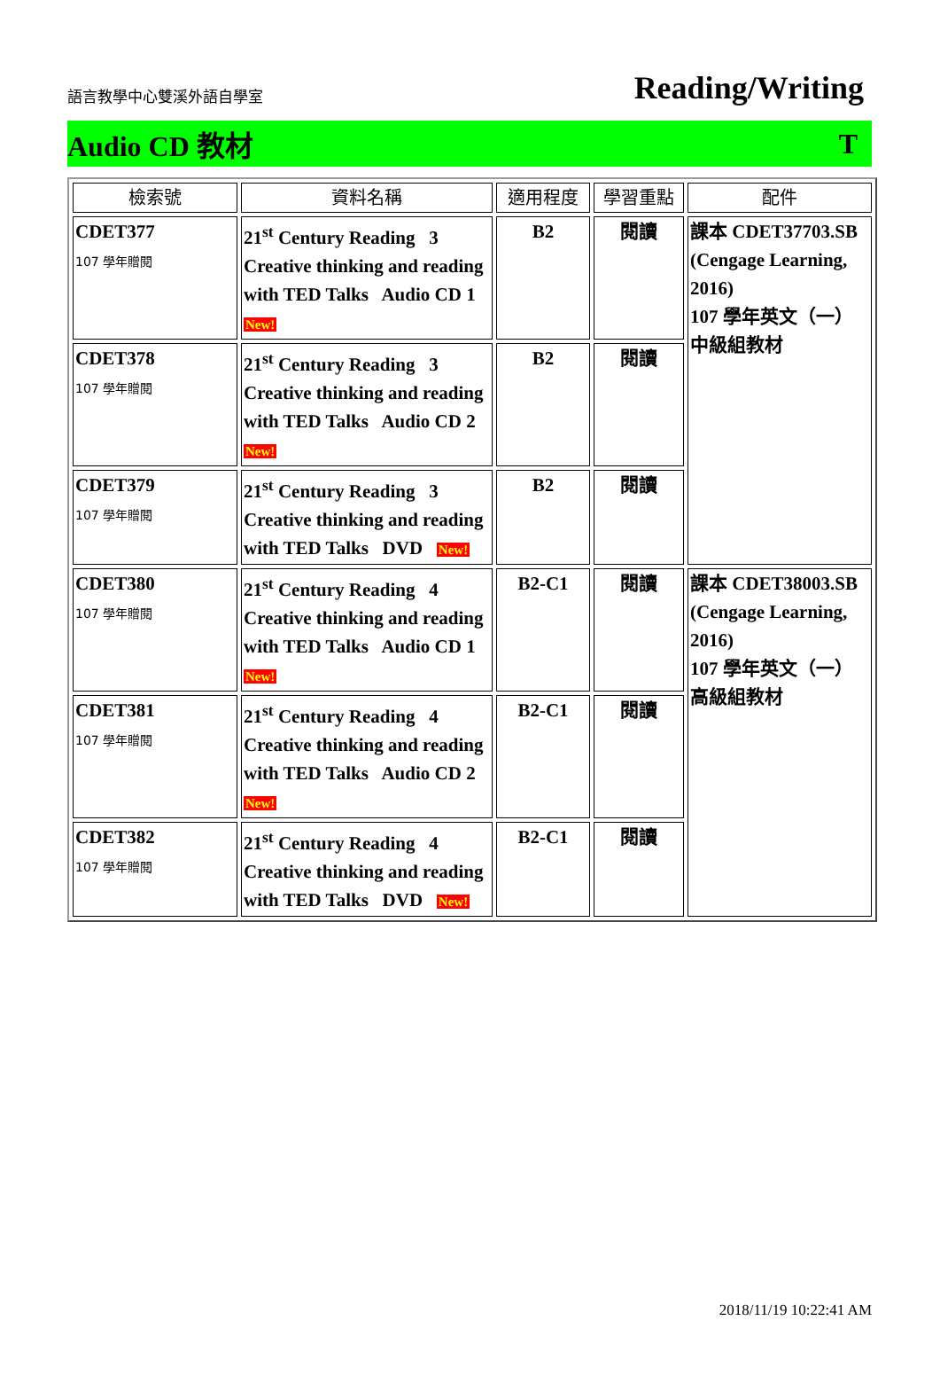語言教學中心雙溪外語自學室
Reading/Writing
Audio CD 教材 T
| 檢索號 | 資料名稱 | 適用程度 | 學習重點 | 配件 |
| --- | --- | --- | --- | --- |
| CDET377 107 學年贈閱 | 21<sup>st</sup> Century Reading 3 Creative thinking and reading with TED Talks Audio CD 1 New! | B2 | 閱讀 | 課本 CDET37703.SB (Cengage Learning, 2016) 107 學年英文（一）中級組教材 |
| CDET378 107 學年贈閱 | 21<sup>st</sup> Century Reading 3 Creative thinking and reading with TED Talks Audio CD 2 New! | B2 | 閱讀 | |
| CDET379 107 學年贈閱 | 21<sup>st</sup> Century Reading 3 Creative thinking and reading with TED Talks DVD New! | B2 | 閱讀 | |
| CDET380 107 學年贈閱 | 21<sup>st</sup> Century Reading 4 Creative thinking and reading with TED Talks Audio CD 1 New! | B2-C1 | 閱讀 | 課本 CDET38003.SB (Cengage Learning, 2016) 107 學年英文（一）高級組教材 |
| CDET381 107 學年贈閱 | 21<sup>st</sup> Century Reading 4 Creative thinking and reading with TED Talks Audio CD 2 New! | B2-C1 | 閱讀 | |
| CDET382 107 學年贈閱 | 21<sup>st</sup> Century Reading 4 Creative thinking and reading with TED Talks DVD New! | B2-C1 | 閱讀 | |
2018/11/19 10:22:41 AM